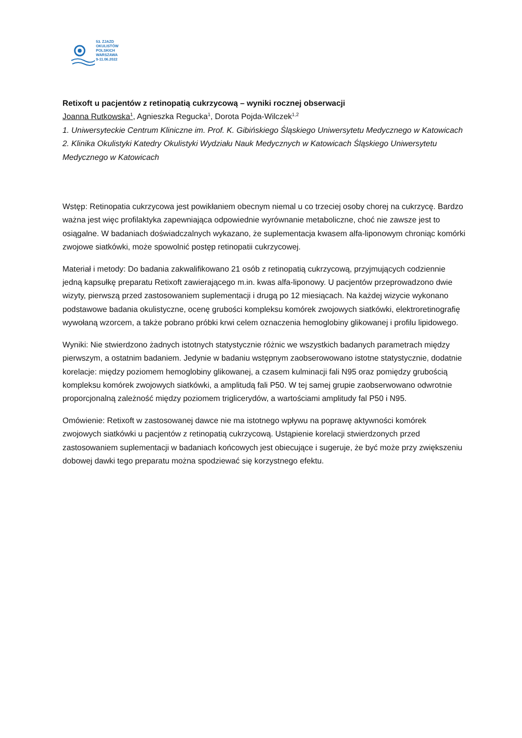53. ZJAZD
OKULISTÓW
POLSKICH
WARSZAWA
9-11.06.2022
Retixoft u pacjentów z retinopatią cukrzycową – wyniki rocznej obserwacji
Joanna Rutkowska<sup>1</sup>, Agnieszka Regucka<sup>1</sup>, Dorota Pojda-Wilczek<sup>1,2</sup>
1. Uniwersyteckie Centrum Kliniczne im. Prof. K. Gibińskiego Śląskiego Uniwersytetu Medycznego w Katowicach
2. Klinika Okulistyki Katedry Okulistyki Wydziału Nauk Medycznych w Katowicach Śląskiego Uniwersytetu Medycznego w Katowicach
Wstęp: Retinopatia cukrzycowa jest powikłaniem obecnym niemal u co trzeciej osoby chorej na cukrzycę. Bardzo ważna jest więc profilaktyka zapewniająca odpowiednie wyrównanie metaboliczne, choć nie zawsze jest to osiągalne. W badaniach doświadczalnych wykazano, że suplementacja kwasem alfa-liponowym chroniąc komórki zwojowe siatkówki, może spowolnić postęp retinopatii cukrzycowej.
Materiał i metody: Do badania zakwalifikowano 21 osób z retinopatią cukrzycową, przyjmujących codziennie jedną kapsułkę preparatu Retixoft zawierającego m.in. kwas alfa-liponowy. U pacjentów przeprowadzono dwie wizyty, pierwszą przed zastosowaniem suplementacji i drugą po 12 miesiącach. Na każdej wizycie wykonano podstawowe badania okulistyczne, ocenę grubości kompleksu komórek zwojowych siatkówki, elektroretinografię wywołaną wzorcem, a także pobrano próbki krwi celem oznaczenia hemoglobiny glikowanej i profilu lipidowego.
Wyniki: Nie stwierdzono żadnych istotnych statystycznie różnic we wszystkich badanych parametrach między pierwszym, a ostatnim badaniem. Jedynie w badaniu wstępnym zaobserowowano istotne statystycznie, dodatnie korelacje: między poziomem hemoglobiny glikowanej, a czasem kulminacji fali N95 oraz pomiędzy grubością kompleksu komórek zwojowych siatkówki, a amplitudą fali P50. W tej samej grupie zaobserwowano odwrotnie proporcjonalną zależność między poziomem triglicerydów, a wartościami amplitudy fal P50 i N95.
Omówienie: Retixoft w zastosowanej dawce nie ma istotnego wpływu na poprawę aktywności komórek zwojowych siatkówki u pacjentów z retinopatią cukrzycową. Ustąpienie korelacji stwierdzonych przed zastosowaniem suplementacji w badaniach końcowych jest obiecujące i sugeruje, że być może przy zwiększeniu dobowej dawki tego preparatu można spodziewać się korzystnego efektu.